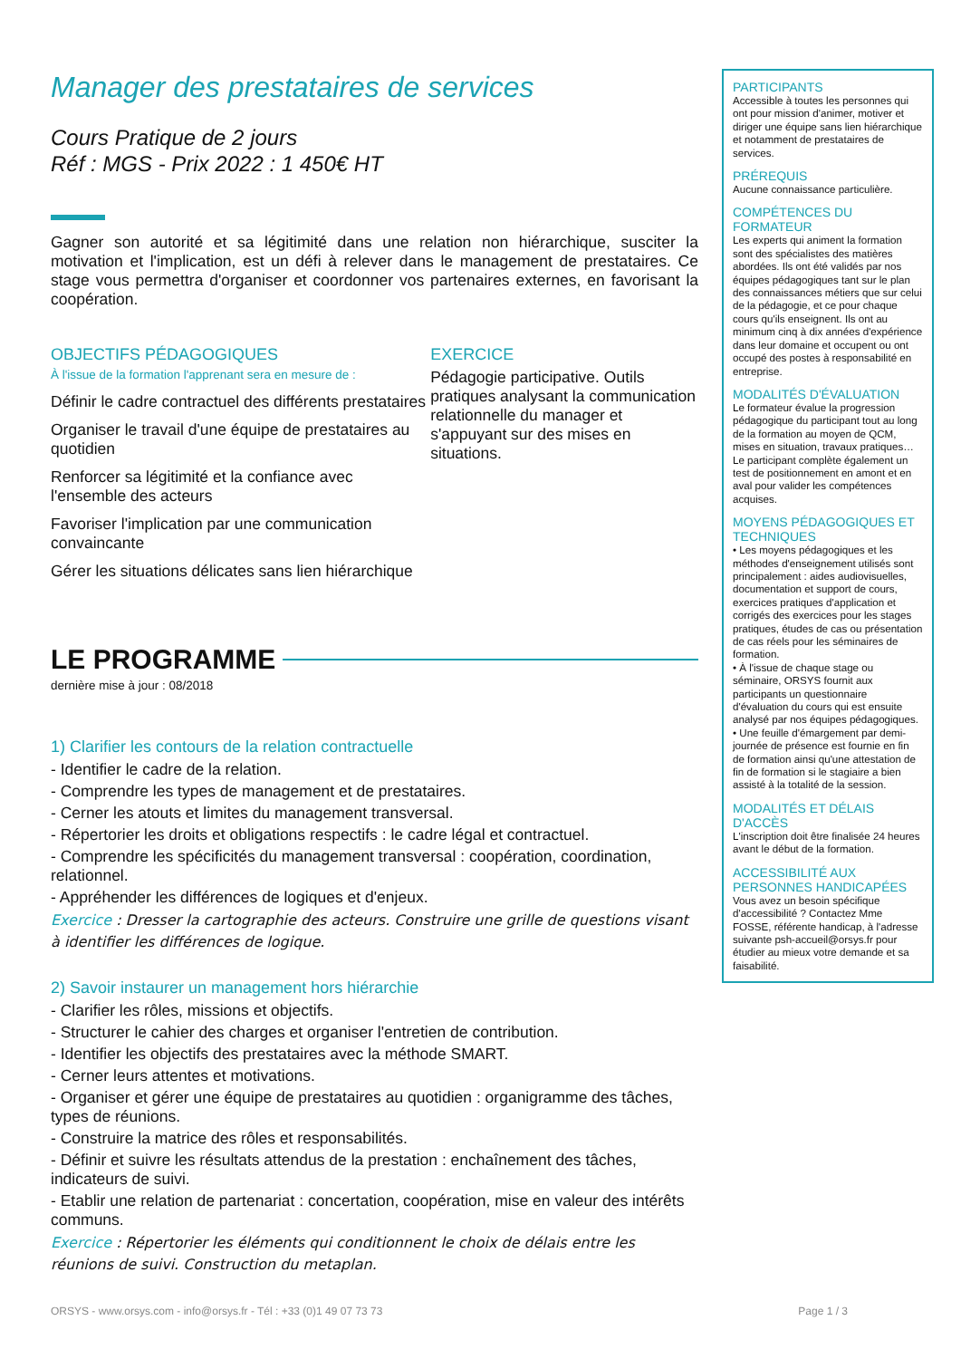Manager des prestataires de services
Cours Pratique de 2 jours
Réf : MGS - Prix 2022 : 1 450€ HT
Gagner son autorité et sa légitimité dans une relation non hiérarchique, susciter la motivation et l'implication, est un défi à relever dans le management de prestataires. Ce stage vous permettra d'organiser et coordonner vos partenaires externes, en favorisant la coopération.
OBJECTIFS PÉDAGOGIQUES
À l'issue de la formation l'apprenant sera en mesure de :
Définir le cadre contractuel des différents prestataires
Organiser le travail d'une équipe de prestataires au quotidien
Renforcer sa légitimité et la confiance avec l'ensemble des acteurs
Favoriser l'implication par une communication convaincante
Gérer les situations délicates sans lien hiérarchique
EXERCICE
Pédagogie participative. Outils pratiques analysant la communication relationnelle du manager et s'appuyant sur des mises en situations.
LE PROGRAMME
dernière mise à jour : 08/2018
1) Clarifier les contours de la relation contractuelle
- Identifier le cadre de la relation.
- Comprendre les types de management et de prestataires.
- Cerner les atouts et limites du management transversal.
- Répertorier les droits et obligations respectifs : le cadre légal et contractuel.
- Comprendre les spécificités du management transversal : coopération, coordination, relationnel.
- Appréhender les différences de logiques et d'enjeux.
Exercice : Dresser la cartographie des acteurs. Construire une grille de questions visant à identifier les différences de logique.
2) Savoir instaurer un management hors hiérarchie
- Clarifier les rôles, missions et objectifs.
- Structurer le cahier des charges et organiser l'entretien de contribution.
- Identifier les objectifs des prestataires avec la méthode SMART.
- Cerner leurs attentes et motivations.
- Organiser et gérer une équipe de prestataires au quotidien : organigramme des tâches, types de réunions.
- Construire la matrice des rôles et responsabilités.
- Définir et suivre les résultats attendus de la prestation : enchaînement des tâches, indicateurs de suivi.
- Etablir une relation de partenariat : concertation, coopération, mise en valeur des intérêts communs.
Exercice : Répertorier les éléments qui conditionnent le choix de délais entre les réunions de suivi. Construction du metaplan.
PARTICIPANTS
Accessible à toutes les personnes qui ont pour mission d'animer, motiver et diriger une équipe sans lien hiérarchique et notamment de prestataires de services.
PRÉREQUIS
Aucune connaissance particulière.
COMPÉTENCES DU FORMATEUR
Les experts qui animent la formation sont des spécialistes des matières abordées. Ils ont été validés par nos équipes pédagogiques tant sur le plan des connaissances métiers que sur celui de la pédagogie, et ce pour chaque cours qu'ils enseignent. Ils ont au minimum cinq à dix années d'expérience dans leur domaine et occupent ou ont occupé des postes à responsabilité en entreprise.
MODALITÉS D'ÉVALUATION
Le formateur évalue la progression pédagogique du participant tout au long de la formation au moyen de QCM, mises en situation, travaux pratiques…
Le participant complète également un test de positionnement en amont et en aval pour valider les compétences acquises.
MOYENS PÉDAGOGIQUES ET TECHNIQUES
• Les moyens pédagogiques et les méthodes d'enseignement utilisés sont principalement : aides audiovisuelles, documentation et support de cours, exercices pratiques d'application et corrigés des exercices pour les stages pratiques, études de cas ou présentation de cas réels pour les séminaires de formation.
• À l'issue de chaque stage ou séminaire, ORSYS fournit aux participants un questionnaire d'évaluation du cours qui est ensuite analysé par nos équipes pédagogiques.
• Une feuille d'émargement par demi-journée de présence est fournie en fin de formation ainsi qu'une attestation de fin de formation si le stagiaire a bien assisté à la totalité de la session.
MODALITÉS ET DÉLAIS D'ACCÈS
L'inscription doit être finalisée 24 heures avant le début de la formation.
ACCESSIBILITÉ AUX PERSONNES HANDICAPÉES
Vous avez un besoin spécifique d'accessibilité ? Contactez Mme FOSSE, référente handicap, à l'adresse suivante psh-accueil@orsys.fr pour étudier au mieux votre demande et sa faisabilité.
ORSYS - www.orsys.com - info@orsys.fr - Tél : +33 (0)1 49 07 73 73 Page 1 / 3